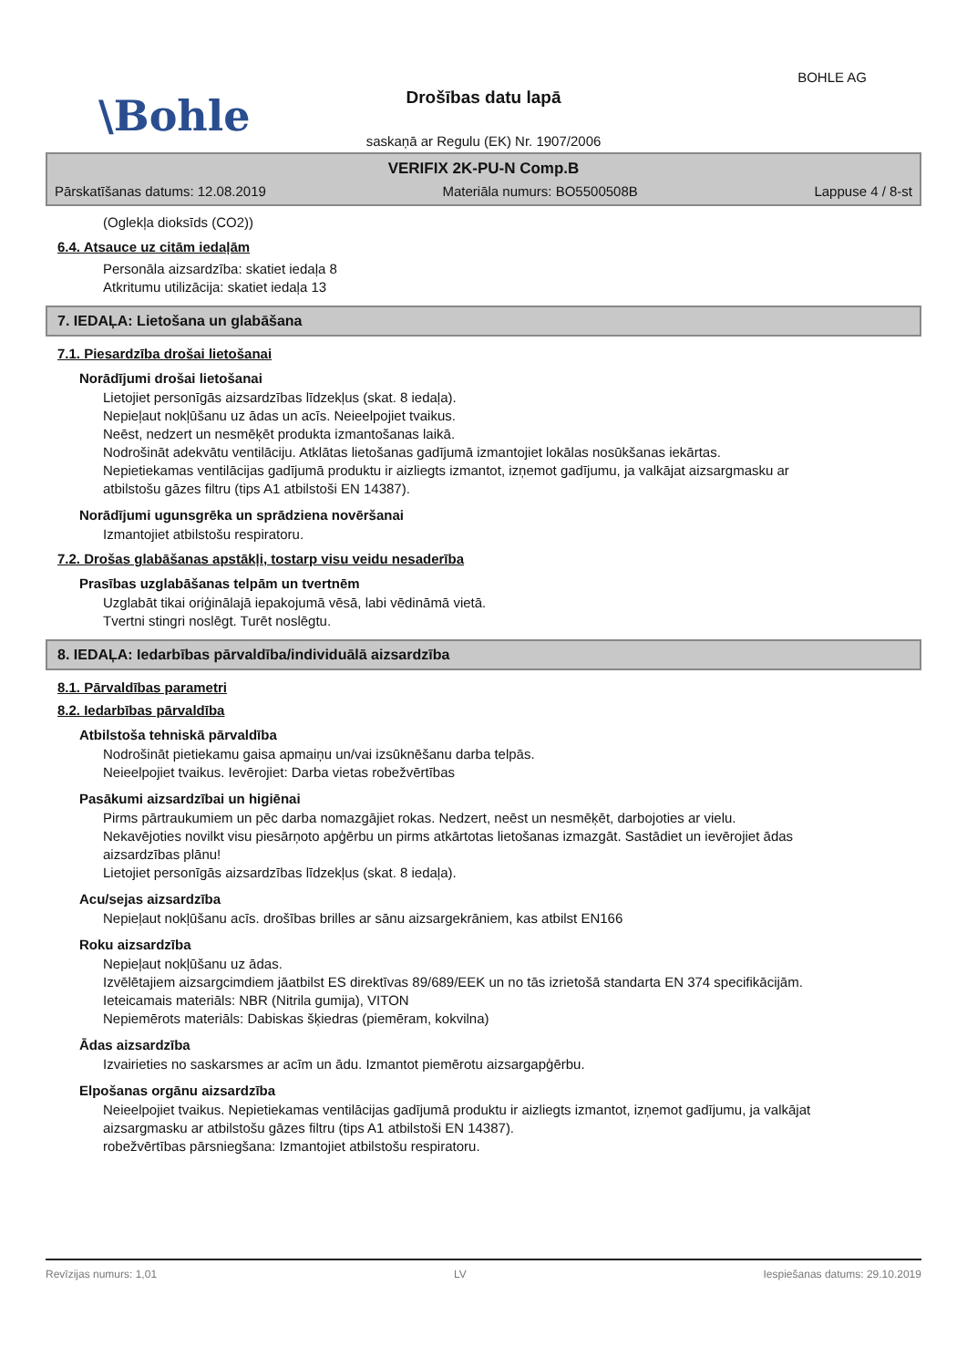BOHLE AG
\Bohle
Drošības datu lapā
saskaņā ar Regulu (EK) Nr. 1907/2006
VERIFIX 2K-PU-N Comp.B
Pārskatīšanas datums: 12.08.2019 Materiāla numurs: BO5500508B Lappuse 4 / 8-st
(Oglekļa dioksīds (CO2))
6.4. Atsauce uz citām iedaļām
Personāla aizsardzība: skatiet iedaļa 8
Atkritumu utilizācija: skatiet iedaļa 13
7. IEDAĻA: Lietošana un glabāšana
7.1. Piesardzība drošai lietošanai
Norādījumi drošai lietošanai
Lietojiet personīgās aizsardzības līdzekļus (skat. 8 iedaļa).
Nepieļaut nokļūšanu uz ādas un acīs. Neieelpojiet tvaikus.
Neēst, nedzert un nesmēķēt produkta izmantošanas laikā.
Nodrošināt adekvātu ventilāciju. Atklātas lietošanas gadījumā izmantojiet lokālas nosūkšanas iekārtas.
Nepietiekamas ventilācijas gadījumā produktu ir aizliegts izmantot, izņemot gadījumu, ja valkājat aizsargmasku ar atbilstošu gāzes filtru (tips A1 atbilstoši EN 14387).
Norādījumi ugunsgrēka un sprādziena novēršanai
Izmantojiet atbilstošu respiratoru.
7.2. Drošas glabāšanas apstākļi, tostarp visu veidu nesaderība
Prasības uzglabāšanas telpām un tvertnēm
Uzglabāt tikai oriģinālajā iepakojumā vēsā, labi vēdināmā vietā.
Tvertni stingri noslēgt. Turēt noslēgtu.
8. IEDAĻA: Iedarbības pārvaldība/individuālā aizsardzība
8.1. Pārvaldības parametri
8.2. Iedarbības pārvaldība
Atbilstoša tehniskā pārvaldība
Nodrošināt pietiekamu gaisa apmaiņu un/vai izsūknēšanu darba telpās.
Neieelpojiet tvaikus. Ievērojiet: Darba vietas robežvērtības
Pasākumi aizsardzībai un higiēnai
Pirms pārtraukumiem un pēc darba nomazgājiet rokas. Nedzert, neēst un nesmēķēt, darbojoties ar vielu.
Nekavējoties novilkt visu piesārņoto apģērbu un pirms atkārtotas lietošanas izmazgāt. Sastādiet un ievērojiet ādas aizsardzības plānu!
Lietojiet personīgās aizsardzības līdzekļus (skat. 8 iedaļa).
Acu/sejas aizsardzība
Nepieļaut nokļūšanu acīs. drošības brilles ar sānu aizsargekrāniem, kas atbilst EN166
Roku aizsardzība
Nepieļaut nokļūšanu uz ādas.
Izvēlētajiem aizsargcimdiem jāatbilst ES direktīvas 89/689/EEK un no tās izrietošā standarta EN 374 specifikācijām.
Ieteicamais materiāls: NBR (Nitrila gumija), VITON
Nepiemērots materiāls: Dabiskas šķiedras (piemēram, kokvilna)
Ādas aizsardzība
Izvairieties no saskarsmes ar acīm un ādu. Izmantot piemērotu aizsargapģērbu.
Elpošanas orgānu aizsardzība
Neieelpojiet tvaikus. Nepietiekamas ventilācijas gadījumā produktu ir aizliegts izmantot, izņemot gadījumu, ja valkājat aizsargmasku ar atbilstošu gāzes filtru (tips A1 atbilstoši EN 14387).
robežvērtības pārsniegšana: Izmantojiet atbilstošu respiratoru.
Revīzijas numurs: 1,01 LV Iespiešanas datums: 29.10.2019